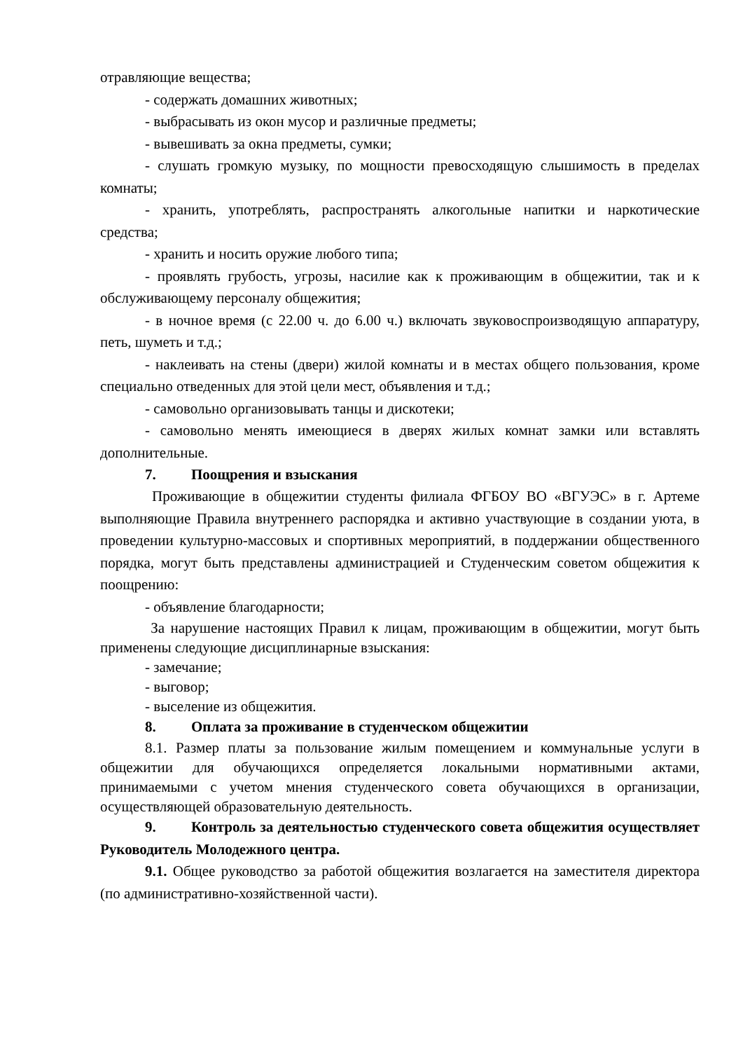отравляющие вещества;
- содержать домашних животных;
- выбрасывать из окон мусор и различные предметы;
- вывешивать за окна предметы, сумки;
- слушать громкую музыку, по мощности превосходящую слышимость в пределах комнаты;
- хранить, употреблять, распространять алкогольные напитки и наркотические средства;
- хранить и носить оружие любого типа;
- проявлять грубость, угрозы, насилие как к проживающим в общежитии, так и к обслуживающему персоналу общежития;
- в ночное время (с 22.00 ч. до 6.00 ч.) включать звуковоспроизводящую аппаратуру, петь, шуметь и т.д.;
- наклеивать на стены (двери) жилой комнаты и в местах общего пользования, кроме специально отведенных для этой цели мест, объявления и т.д.;
- самовольно организовывать танцы и дискотеки;
- самовольно менять имеющиеся в дверях жилых комнат замки или вставлять дополнительные.
7. Поощрения и взыскания
Проживающие в общежитии студенты филиала ФГБОУ ВО «ВГУЭС» в г. Артеме выполняющие Правила внутреннего распорядка и активно участвующие в создании уюта, в проведении культурно-массовых и спортивных мероприятий, в поддержании общественного порядка, могут быть представлены администрацией и Студенческим советом общежития к поощрению:
- объявление благодарности;
За нарушение настоящих Правил к лицам, проживающим в общежитии, могут быть применены следующие дисциплинарные взыскания:
- замечание;
- выговор;
- выселение из общежития.
8. Оплата за проживание в студенческом общежитии
8.1. Размер платы за пользование жилым помещением и коммунальные услуги в общежитии для обучающихся определяется локальными нормативными актами, принимаемыми с учетом мнения студенческого совета обучающихся в организации, осуществляющей образовательную деятельность.
9. Контроль за деятельностью студенческого совета общежития осуществляет Руководитель Молодежного центра.
9.1. Общее руководство за работой общежития возлагается на заместителя директора (по административно-хозяйственной части).